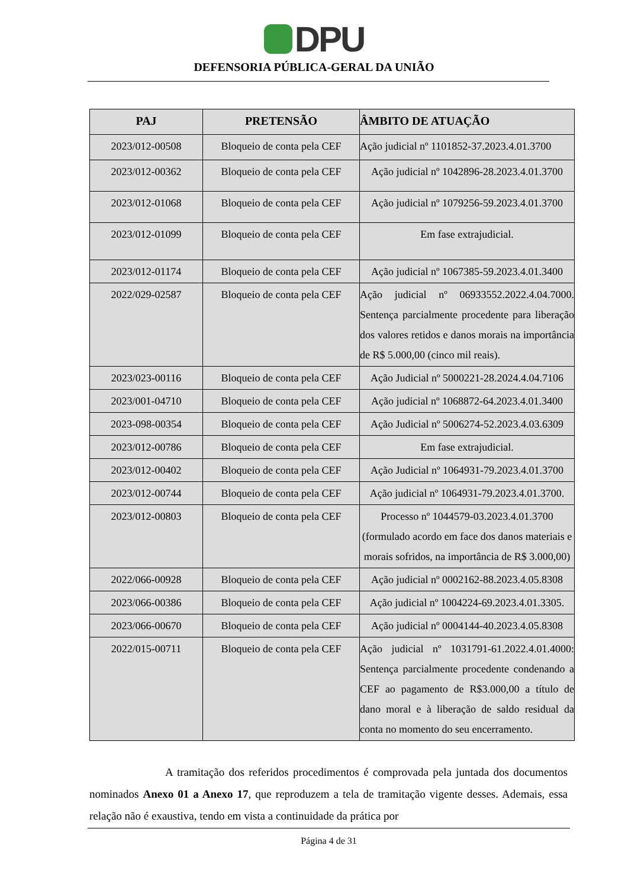DPU
DEFENSORIA PÚBLICA-GERAL DA UNIÃO
| PAJ | PRETENSÃO | ÂMBITO DE ATUAÇÃO |
| --- | --- | --- |
| 2023/012-00508 | Bloqueio de conta pela CEF | Ação judicial nº 1101852-37.2023.4.01.3700 |
| 2023/012-00362 | Bloqueio de conta pela CEF | Ação judicial nº 1042896-28.2023.4.01.3700 |
| 2023/012-01068 | Bloqueio de conta pela CEF | Ação judicial nº 1079256-59.2023.4.01.3700 |
| 2023/012-01099 | Bloqueio de conta pela CEF | Em fase extrajudicial. |
| 2023/012-01174 | Bloqueio de conta pela CEF | Ação judicial nº 1067385-59.2023.4.01.3400 |
| 2022/029-02587 | Bloqueio de conta pela CEF | Ação judicial nº 06933552.2022.4.04.7000. Sentença parcialmente procedente para liberação dos valores retidos e danos morais na importância de R$ 5.000,00 (cinco mil reais). |
| 2023/023-00116 | Bloqueio de conta pela CEF | Ação Judicial nº 5000221-28.2024.4.04.7106 |
| 2023/001-04710 | Bloqueio de conta pela CEF | Ação judicial nº 1068872-64.2023.4.01.3400 |
| 2023-098-00354 | Bloqueio de conta pela CEF | Ação Judicial nº 5006274-52.2023.4.03.6309 |
| 2023/012-00786 | Bloqueio de conta pela CEF | Em fase extrajudicial. |
| 2023/012-00402 | Bloqueio de conta pela CEF | Ação Judicial nº 1064931-79.2023.4.01.3700 |
| 2023/012-00744 | Bloqueio de conta pela CEF | Ação judicial nº 1064931-79.2023.4.01.3700. |
| 2023/012-00803 | Bloqueio de conta pela CEF | Processo nº 1044579-03.2023.4.01.3700 (formulado acordo em face dos danos materiais e morais sofridos, na importância de R$ 3.000,00) |
| 2022/066-00928 | Bloqueio de conta pela CEF | Ação judicial nº 0002162-88.2023.4.05.8308 |
| 2023/066-00386 | Bloqueio de conta pela CEF | Ação judicial nº 1004224-69.2023.4.01.3305. |
| 2023/066-00670 | Bloqueio de conta pela CEF | Ação judicial nº 0004144-40.2023.4.05.8308 |
| 2022/015-00711 | Bloqueio de conta pela CEF | Ação judicial nº 1031791-61.2022.4.01.4000: Sentença parcialmente procedente condenando a CEF ao pagamento de R$3.000,00 a título de dano moral e à liberação de saldo residual da conta no momento do seu encerramento. |
A tramitação dos referidos procedimentos é comprovada pela juntada dos documentos nominados Anexo 01 a Anexo 17, que reproduzem a tela de tramitação vigente desses. Ademais, essa relação não é exaustiva, tendo em vista a continuidade da prática por
Página 4 de 31